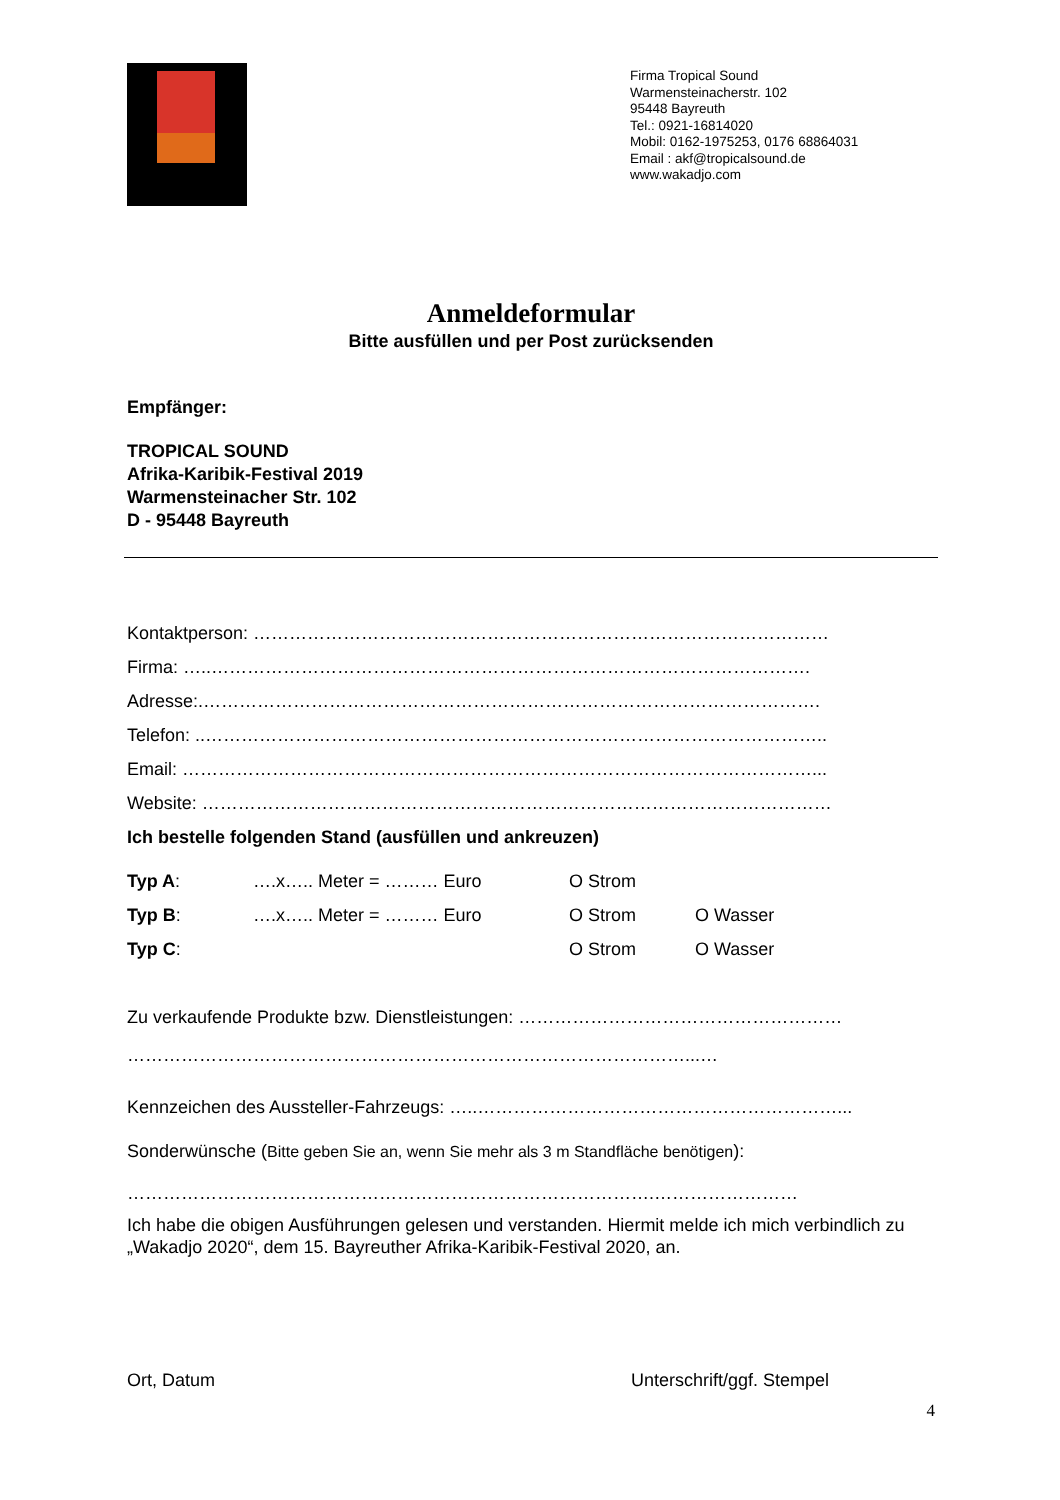Firma Tropical Sound
Warmensteinacherstr. 102
95448 Bayreuth
Tel.: 0921-16814020
Mobil: 0162-1975253, 0176 68864031
Email : akf@tropicalsound.de
www.wakadjo.com
Anmeldeformular
Bitte ausfüllen und per Post zurücksenden
Empfänger:
TROPICAL SOUND
Afrika-Karibik-Festival 2019
Warmensteinacher Str. 102
D - 95448 Bayreuth
Kontaktperson: ……………………………………………………………………………………
Firma: …..……………………………………………………………………………………….
Adresse:.………………………………………………………………………………………….
Telefon: ..…………………………………………………………………………………………..
Email: ……………………………………………………………………………………………...
Website: ……………………………………………………………………………………………
Ich bestelle folgenden Stand (ausfüllen und ankreuzen)
Typ A: ….x….. Meter = ……… Euro O Strom
Typ B: ….x….. Meter = ……… Euro O Strom O Wasser
Typ C: O Strom O Wasser
Zu verkaufende Produkte bzw. Dienstleistungen: ………………………………………………
…………………………………………………………………………………...…
Kennzeichen des Aussteller-Fahrzeugs: …..……………………………………………………...
Sonderwünsche (Bitte geben Sie an, wenn Sie mehr als 3 m Standfläche benötigen):
…………………………………………………………………………….……………………
Ich habe die obigen Ausführungen gelesen und verstanden. Hiermit melde ich mich verbindlich zu „Wakadjo 2020“, dem 15. Bayreuther Afrika-Karibik-Festival 2020, an.
Ort, Datum Unterschrift/ggf. Stempel
4